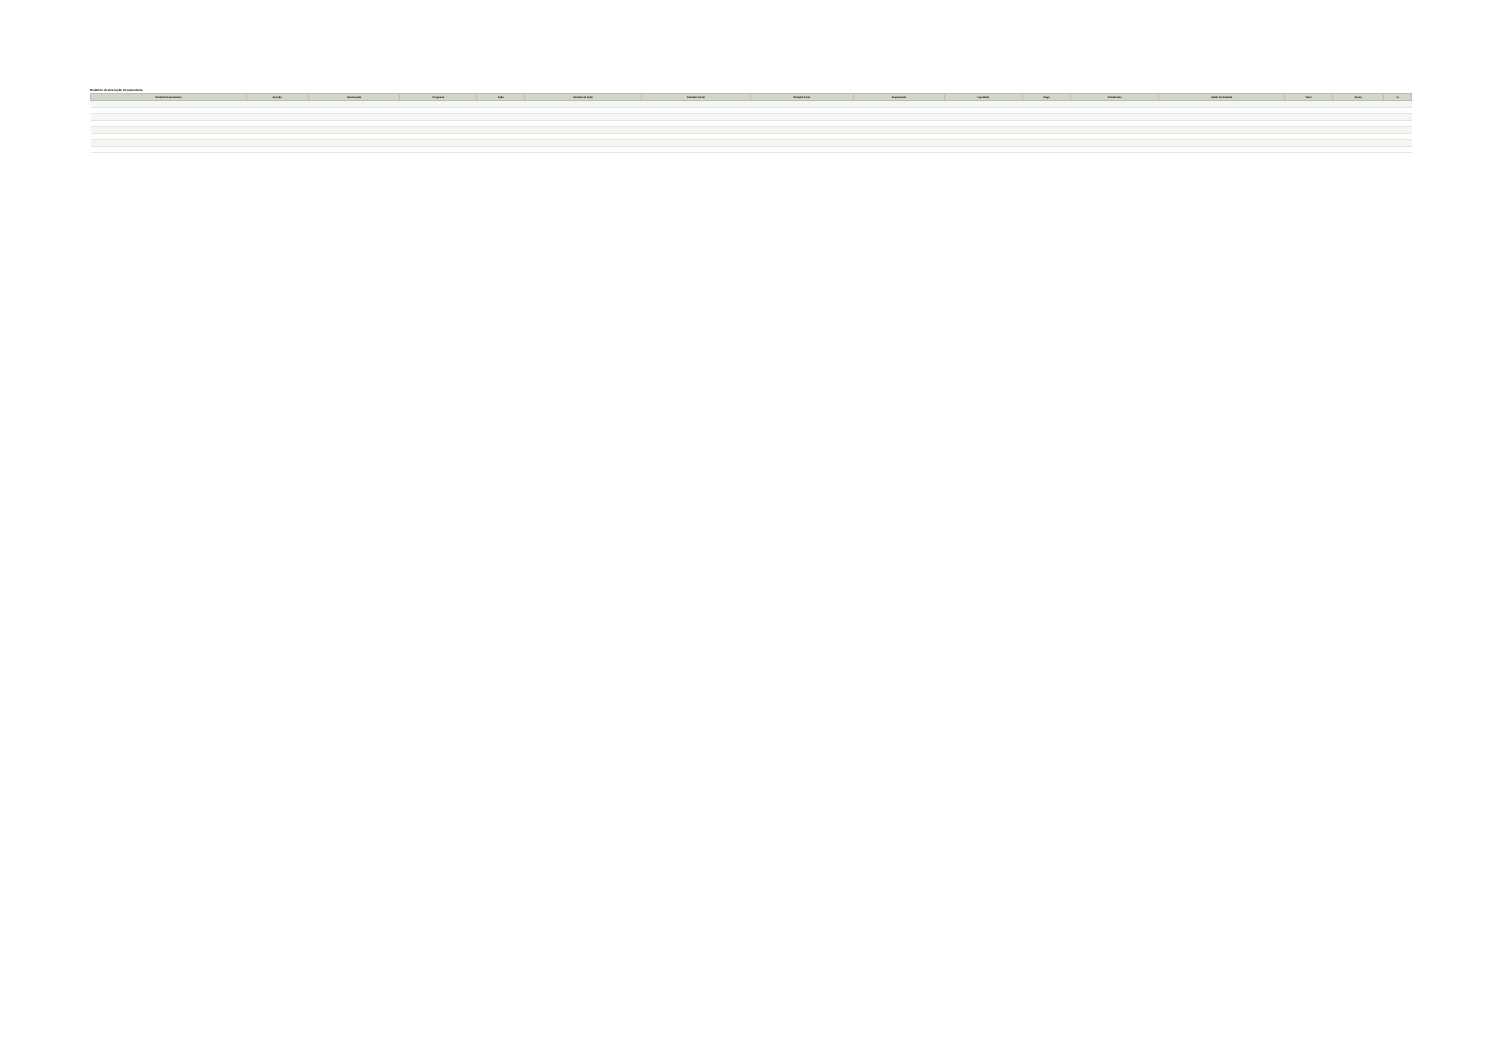Relatório de Execução Orçamentária
| Unidade Orçamentária | Função | Sub-Função | Programa | Ação | Detalhe da Ação | Dotação Inicial | Dotação Atual | Empenhado | Liquidado | Pago | Pendências | Saldo da Dotação | Valor | Fonte | % |
| --- | --- | --- | --- | --- | --- | --- | --- | --- | --- | --- | --- | --- | --- | --- | --- |